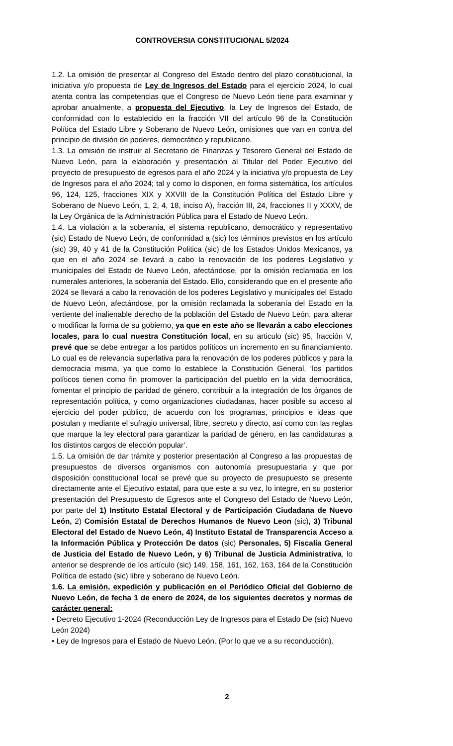CONTROVERSIA CONSTITUCIONAL 5/2024
1.2. La omisión de presentar al Congreso del Estado dentro del plazo constitucional, la iniciativa y/o propuesta de Ley de Ingresos del Estado para el ejercicio 2024, lo cual atenta contra las competencias que el Congreso de Nuevo León tiene para examinar y aprobar anualmente, a propuesta del Ejecutivo, la Ley de Ingresos del Estado, de conformidad con lo establecido en la fracción VII del artículo 96 de la Constitución Política del Estado Libre y Soberano de Nuevo León, omisiones que van en contra del principio de división de poderes, democrático y republicano.
1.3. La omisión de instruir al Secretario de Finanzas y Tesorero General del Estado de Nuevo León, para la elaboración y presentación al Titular del Poder Ejecutivo del proyecto de presupuesto de egresos para el año 2024 y la iniciativa y/o propuesta de Ley de Ingresos para el año 2024; tal y como lo disponen, en forma sistemática, los artículos 96, 124, 125, fracciones XIX y XXVIII de la Constitución Política del Estado Libre y Soberano de Nuevo León, 1, 2, 4, 18, inciso A), fracción III, 24, fracciones II y XXXV, de la Ley Orgánica de la Administración Pública para el Estado de Nuevo León.
1.4. La violación a la soberanía, el sistema republicano, democrático y representativo (sic) Estado de Nuevo León, de conformidad a (sic) los términos previstos en los artículo (sic) 39, 40 y 41 de la Constitución Politica (sic) de los Estados Unidos Mexicanos, ya que en el año 2024 se llevará a cabo la renovación de los poderes Legislativo y municipales del Estado de Nuevo León, afectándose, por la omisión reclamada en los numerales anteriores, la soberanía del Estado. Ello, considerando que en el presente año 2024 se llevará a cabo la renovación de los poderes Legislativo y municipales del Estado de Nuevo León, afectándose, por la omisión reclamada la soberanía del Estado en la vertiente del inalienable derecho de la población del Estado de Nuevo León, para alterar o modificar la forma de su gobierno, ya que en este año se llevarán a cabo elecciones locales, para lo cual nuestra Constitución local, en su articulo (sic) 95, fracción V, prevé que se debe entregar a los partidos políticos un incremento en su financiamiento. Lo cual es de relevancia superlativa para la renovación de los poderes públicos y para la democracia misma, ya que como lo establece la Constitución General, ‘los partidos políticos tienen como fin promover la participación del pueblo en la vida democrática, fomentar el principio de paridad de género, contribuir a la integración de los órganos de representación política, y como organizaciones ciudadanas, hacer posible su acceso al ejercicio del poder público, de acuerdo con los programas, principios e ideas que postulan y mediante el sufragio universal, libre, secreto y directo, así como con las reglas que marque la ley electoral para garantizar la paridad de género, en las candidaturas a los distintos cargos de elección popular’.
1.5. La omisión de dar trámite y posterior presentación al Congreso a las propuestas de presupuestos de diversos organismos con autonomía presupuestaria y que por disposición constitucional local se prevé que su proyecto de presupuesto se presente directamente ante el Ejecutivo estatal, para que este a su vez, lo integre, en su posterior presentación del Presupuesto de Egresos ante el Congreso del Estado de Nuevo León, por parte del 1) Instituto Estatal Electoral y de Participación Ciudadana de Nuevo León, 2) Comisión Estatal de Derechos Humanos de Nuevo Leon (sic), 3) Tribunal Electoral del Estado de Nuevo León, 4) Instituto Estatal de Transparencia Acceso a la Información Pública y Protección De datos (sic) Personales, 5) Fiscalía General de Justicia del Estado de Nuevo León, y 6) Tribunal de Justicia Administrativa, lo anterior se desprende de los artículo (sic) 149, 158, 161, 162, 163, 164 de la Constitución Política de estado (sic) libre y soberano de Nuevo León.
1.6. La emisión, expedición y publicación en el Periódico Oficial del Gobierno de Nuevo León, de fecha 1 de enero de 2024, de los siguientes decretos y normas de carácter general:
• Decreto Ejecutivo 1-2024 (Reconducción Ley de Ingresos para el Estado De (sic) Nuevo León 2024)
• Ley de Ingresos para el Estado de Nuevo León. (Por lo que ve a su reconducción).
2